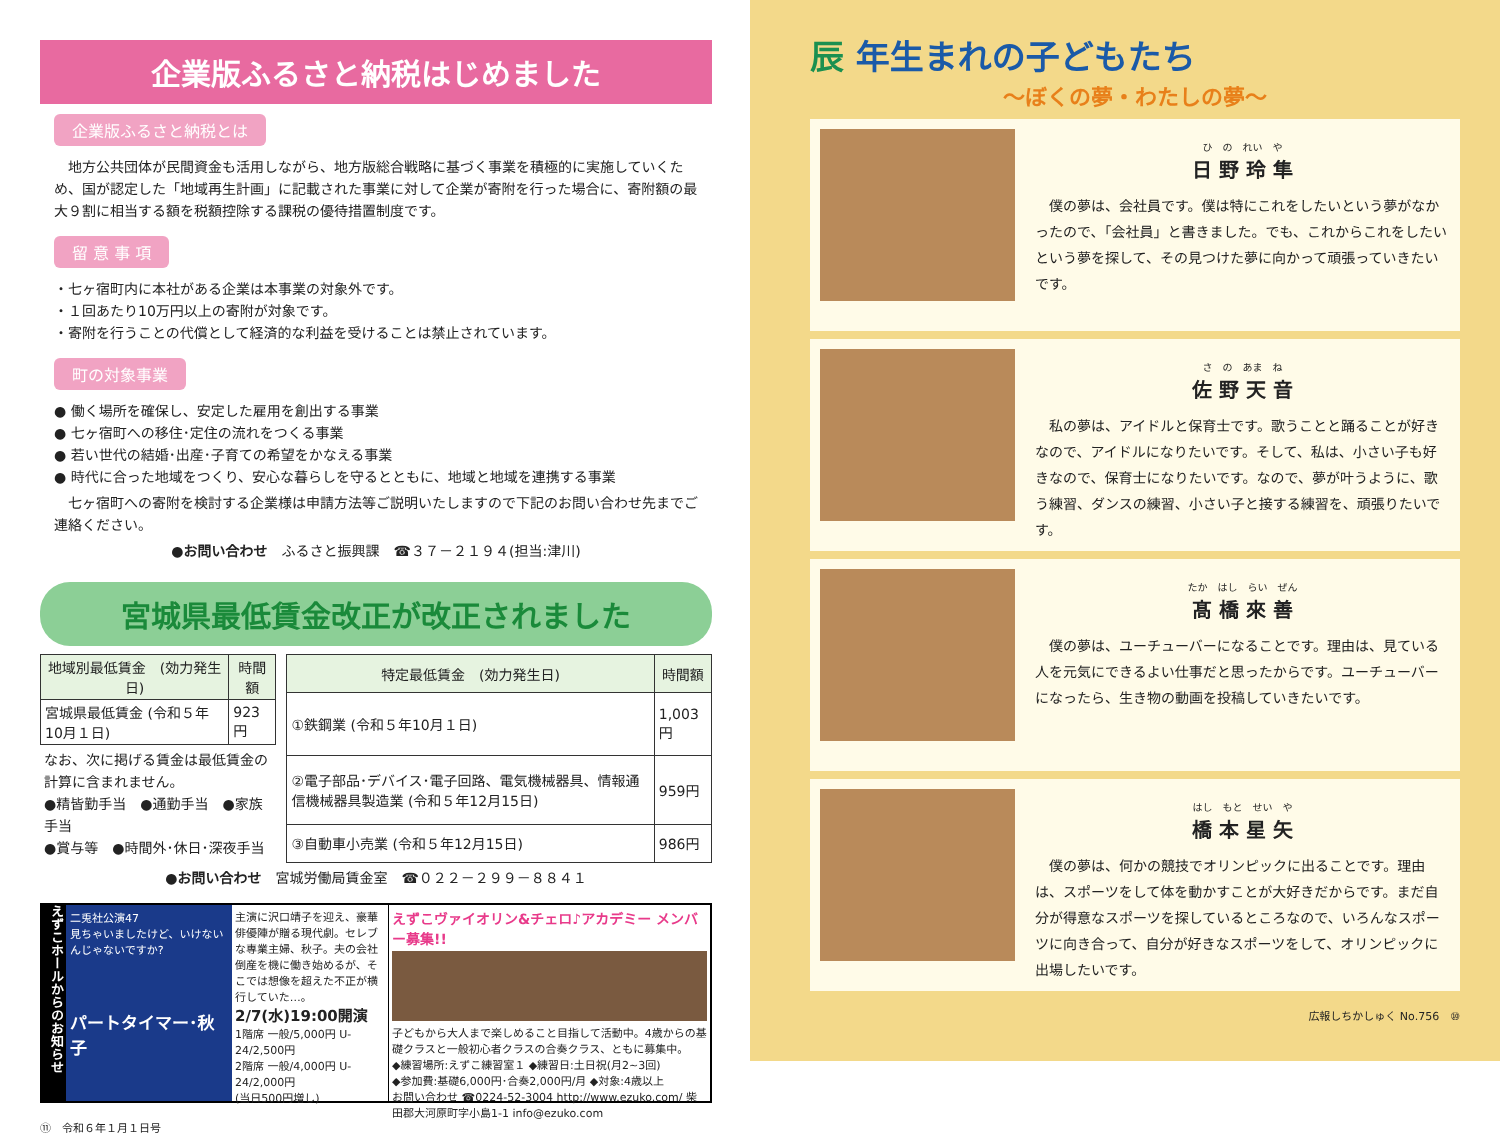企業版ふるさと納税はじめました
企業版ふるさと納税とは
　地方公共団体が民間資金も活用しながら、地方版総合戦略に基づく事業を積極的に実施していくため、国が認定した「地域再生計画」に記載された事業に対して企業が寄附を行った場合に、寄附額の最大９割に相当する額を税額控除する課税の優待措置制度です。
留 意 事 項
・七ヶ宿町内に本社がある企業は本事業の対象外です。
・１回あたり10万円以上の寄附が対象です。
・寄附を行うことの代償として経済的な利益を受けることは禁止されています。
町の対象事業
● 働く場所を確保し、安定した雇用を創出する事業
● 七ヶ宿町への移住･定住の流れをつくる事業
● 若い世代の結婚･出産･子育ての希望をかなえる事業
● 時代に合った地域をつくり、安心な暮らしを守るとともに、地域と地域を連携する事業
　七ヶ宿町への寄附を検討する企業様は申請方法等ご説明いたしますので下記のお問い合わせ先までご連絡ください。
●お問い合わせ　ふるさと振興課　☎３７－２１９４(担当:津川)
宮城県最低賃金改正が改正されました
| 地域別最低賃金 (効力発生日) | 時間額 |
| --- | --- |
| 宮城県最低賃金 (令和５年10月１日) | 923円 |
なお、次に掲げる賃金は最低賃金の計算に含まれません。
●精皆勤手当　●通勤手当　●家族手当
●賞与等　●時間外･休日･深夜手当
| 特定最低賃金 (効力発生日) | 時間額 |
| --- | --- |
| ①鉄鋼業 (令和５年10月１日) | 1,003円 |
| ②電子部品･デバイス･電子回路、電気機械器具、情報通信機械器具製造業 (令和５年12月15日) | 959円 |
| ③自動車小売業 (令和５年12月15日) | 986円 |
●お問い合わせ　宮城労働局賃金室　☎０２２－２９９－８８４１
えずこホールからのお知らせ
二兎社公演47
見ちゃいましたけど、いけないんじゃないですか?
パートタイマー･秋子
主演に沢口靖子を迎え、豪華俳優陣が贈る現代劇。セレブな専業主婦、秋子。夫の会社倒産を機に働き始めるが、そこでは想像を超えた不正が横行していた…。
2/7(水)19:00開演
1階席 一般/5,000円 U-24/2,500円
2階席 一般/4,000円 U-24/2,000円
(当日500円増し)
えずこヴァイオリン&チェロ♪アカデミー メンバー募集!!
子どもから大人まで楽しめること目指して活動中。4歳からの基礎クラスと一般初心者クラスの合奏クラス、ともに募集中。
◆練習場所:えずこ練習室１ ◆練習日:土日祝(月2~3回)
◆参加費:基礎6,000円･合奏2,000円/月 ◆対象:4歳以上
お問い合わせ ☎0224-52-3004 http://www.ezuko.com/ 柴田郡大河原町字小島1-1 info@ezuko.com
⑪　令和６年１月１日号
辰 年生まれの子どもたち
～ぼくの夢・わたしの夢～
ひ　の　れい　や
日 野 玲 隼
　僕の夢は、会社員です。僕は特にこれをしたいという夢がなかったので、「会社員」と書きました。でも、これからこれをしたいという夢を探して、その見つけた夢に向かって頑張っていきたいです。
さ　の　あま　ね
佐 野 天 音
　私の夢は、アイドルと保育士です。歌うことと踊ることが好きなので、アイドルになりたいです。そして、私は、小さい子も好きなので、保育士になりたいです。なので、夢が叶うように、歌う練習、ダンスの練習、小さい子と接する練習を、頑張りたいです。
たか　はし　らい　ぜん
髙 橋 來 善
　僕の夢は、ユーチューバーになることです。理由は、見ている人を元気にできるよい仕事だと思ったからです。ユーチューバーになったら、生き物の動画を投稿していきたいです。
はし　もと　せい　や
橋 本 星 矢
　僕の夢は、何かの競技でオリンピックに出ることです。理由は、スポーツをして体を動かすことが大好きだからです。まだ自分が得意なスポーツを探しているところなので、いろんなスポーツに向き合って、自分が好きなスポーツをして、オリンピックに出場したいです。
広報しちかしゅく No.756　⑩